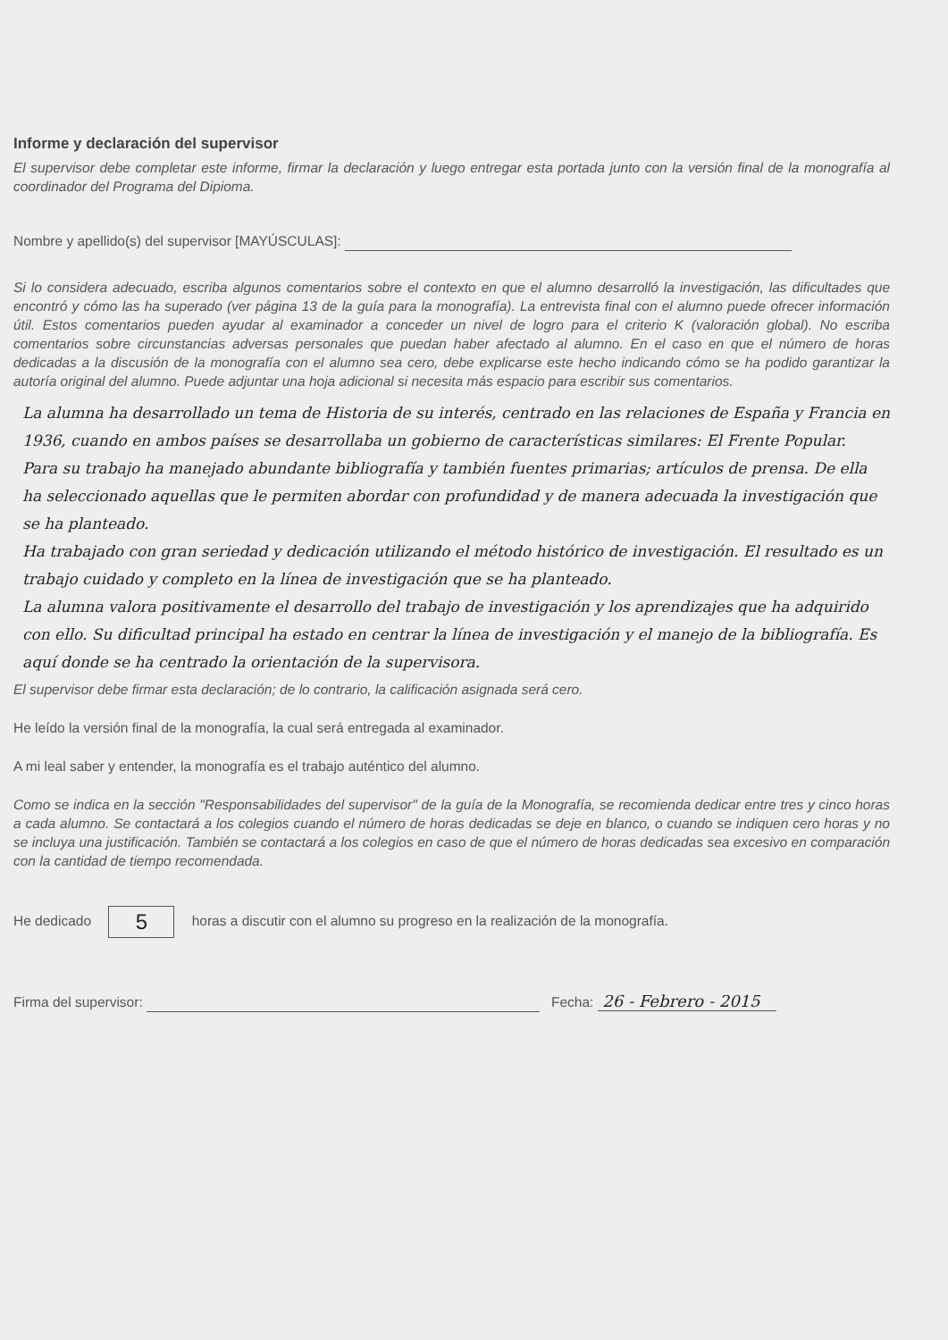Informe y declaración del supervisor
El supervisor debe completar este informe, firmar la declaración y luego entregar esta portada junto con la versión final de la monografía al coordinador del Programa del Dipioma.
Nombre y apellido(s) del supervisor [MAYÚSCULAS]:
Si lo considera adecuado, escriba algunos comentarios sobre el contexto en que el alumno desarrolló la investigación, las dificultades que encontró y cómo las ha superado (ver página 13 de la guía para la monografía). La entrevista final con el alumno puede ofrecer información útil. Estos comentarios pueden ayudar al examinador a conceder un nivel de logro para el criterio K (valoración global). No escriba comentarios sobre circunstancias adversas personales que puedan haber afectado al alumno. En el caso en que el número de horas dedicadas a la discusión de la monografía con el alumno sea cero, debe explicarse este hecho indicando cómo se ha podido garantizar la autoría original del alumno. Puede adjuntar una hoja adicional si necesita más espacio para escribir sus comentarios.
La alumna ha desarrollado un tema de Historia de su interés, centrado en las relaciones de España y Francia en 1936, cuando en ambos países se desarrollaba un gobierno de características similares: El Frente Popular.
Para su trabajo ha manejado abundante bibliografía y también fuentes primarias; artículos de prensa. De ella ha seleccionado aquellas que le permiten abordar con profundidad y de manera adecuada la investigación que se ha planteado.
Ha trabajado con gran seriedad y dedicación utilizando el método histórico de investigación. El resultado es un trabajo cuidado y completo en la línea de investigación que se ha planteado.
La alumna valora positivamente el desarrollo del trabajo de investigación y los aprendizajes que ha adquirido con ello. Su dificultad principal ha estado en centrar la línea de investigación y el manejo de la bibliografía. Es aquí donde se ha centrado la orientación de la supervisora.
El supervisor debe firmar esta declaración; de lo contrario, la calificación asignada será cero.
He leído la versión final de la monografía, la cual será entregada al examinador.
A mi leal saber y entender, la monografía es el trabajo auténtico del alumno.
Como se indica en la sección "Responsabilidades del supervisor" de la guía de la Monografía, se recomienda dedicar entre tres y cinco horas a cada alumno. Se contactará a los colegios cuando el número de horas dedicadas se deje en blanco, o cuando se indiquen cero horas y no se incluya una justificación. También se contactará a los colegios en caso de que el número de horas dedicadas sea excesivo en comparación con la cantidad de tiempo recomendada.
He dedicado 5 horas a discutir con el alumno su progreso en la realización de la monografía.
Firma del supervisor: Fecha: 26 - Febrero - 2015